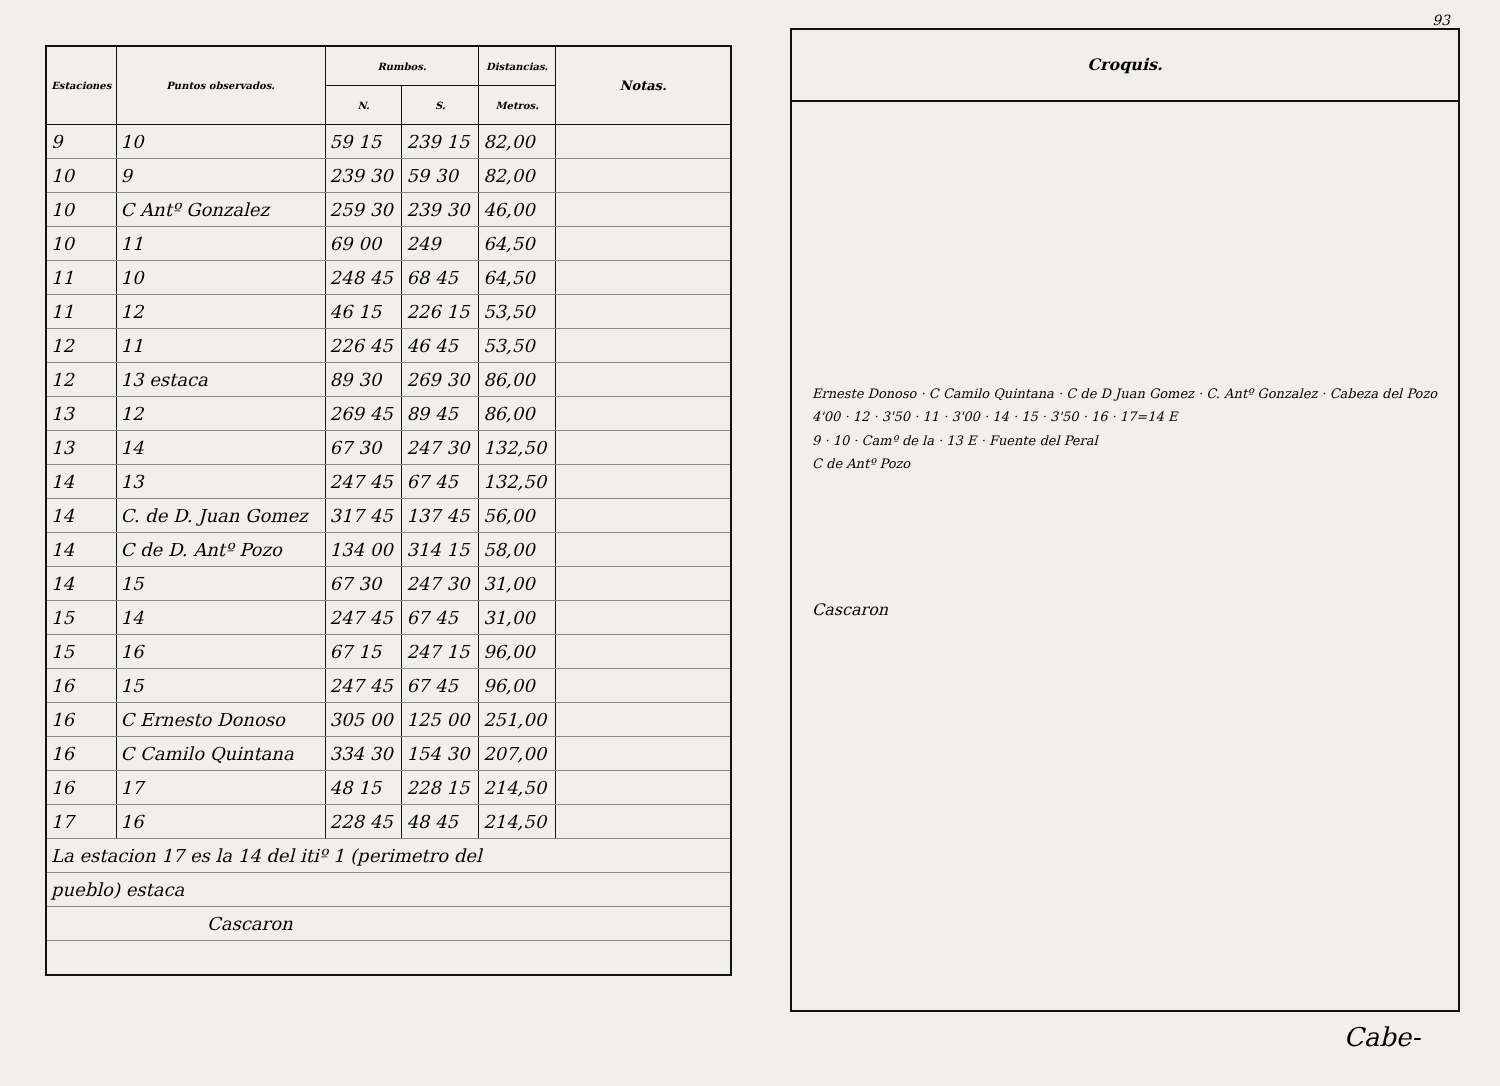| Estaciones | Puntos observados. | Rumbos. | | Distancias. | Notas. |
| --- | --- | --- | --- | --- | --- |
| | | N. | S. | Metros. | |
| 9 | 10 | 59 15 | 239 15 | 82,00 | |
| 10 | 9 | 239 30 | 59 30 | 82,00 | |
| 10 | C Antº Gonzalez | 259 30 | 239 30 | 46,00 | |
| 10 | 11 | 69 00 | 249 | 64,50 | |
| 11 | 10 | 248 45 | 68 45 | 64,50 | |
| 11 | 12 | 46 15 | 226 15 | 53,50 | |
| 12 | 11 | 226 45 | 46 45 | 53,50 | |
| 12 | 13 estaca | 89 30 | 269 30 | 86,00 | |
| 13 | 12 | 269 45 | 89 45 | 86,00 | |
| 13 | 14 | 67 30 | 247 30 | 132,50 | |
| 14 | 13 | 247 45 | 67 45 | 132,50 | |
| 14 | C. de D. Juan Gomez | 317 45 | 137 45 | 56,00 | |
| 14 | C de D. Antº Pozo | 134 00 | 314 15 | 58,00 | |
| 14 | 15 | 67 30 | 247 30 | 31,00 | |
| 15 | 14 | 247 45 | 67 45 | 31,00 | |
| 15 | 16 | 67 15 | 247 15 | 96,00 | |
| 16 | 15 | 247 45 | 67 45 | 96,00 | |
| 16 | C Ernesto Donoso | 305 00 | 125 00 | 251,00 | |
| 16 | C Camilo Quintana | 334 30 | 154 30 | 207,00 | |
| 16 | 17 | 48 15 | 228 15 | 214,50 | |
| 17 | 16 | 228 45 | 48 45 | 214,50 | |
| La estacion 17 es la 14 del itiº 1 (perimetro del | | | | | |
| pueblo) estaca | | | | | |
| Cascaron | | | | | |
93
Croquis.
Erneste Donoso · C Camilo Quintana · C de D Juan Gomez · C. Antº Gonzalez · Cabeza del Pozo
4'00 · 12 · 3'50 · 11 · 3'00 · 14 · 15 · 3'50 · 16 · 17=14 E
9 · 10 · Camº de la · 13 E · Fuente del Peral
C de Antº Pozo
Cascaron
Cabe-